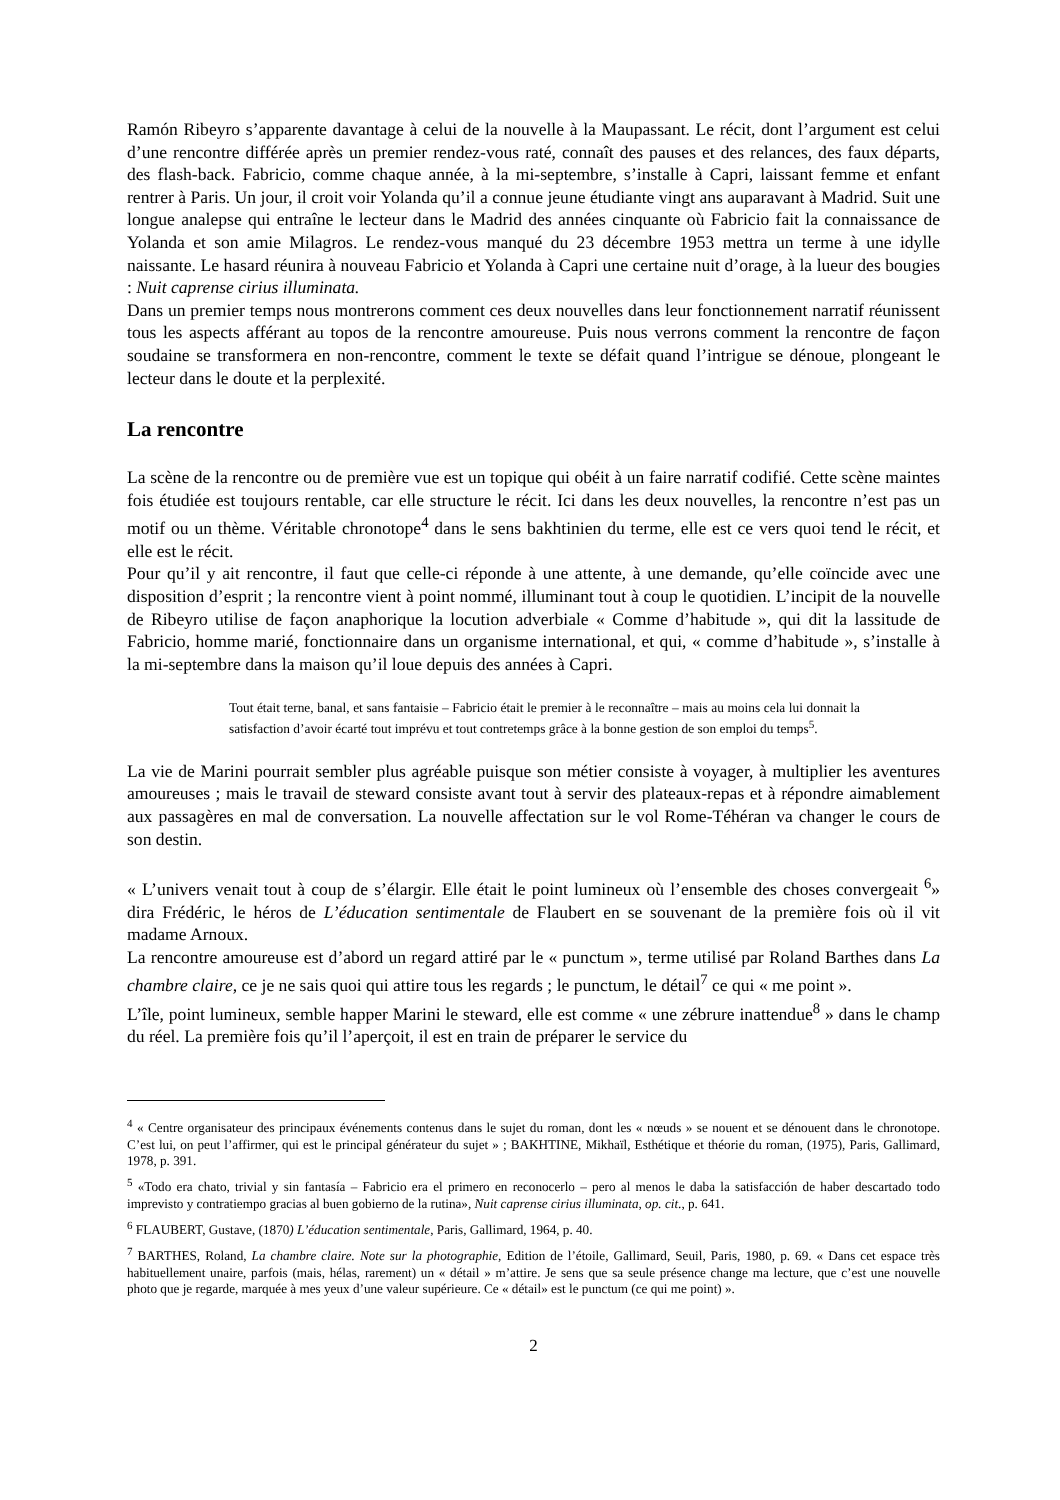Ramón Ribeyro s’apparente davantage à celui de la nouvelle à la Maupassant. Le récit, dont l’argument est celui d’une rencontre différée après un premier rendez-vous raté, connaît des pauses et des relances, des faux départs, des flash-back. Fabricio, comme chaque année, à la mi-septembre, s’installe à Capri, laissant femme et enfant rentrer à Paris. Un jour, il croit voir Yolanda qu’il a connue jeune étudiante vingt ans auparavant à Madrid. Suit une longue analepse qui entraîne le lecteur dans le Madrid des années cinquante où Fabricio fait la connaissance de Yolanda et son amie Milagros. Le rendez-vous manqué du 23 décembre 1953 mettra un terme à une idylle naissante. Le hasard réunira à nouveau Fabricio et Yolanda à Capri une certaine nuit d’orage, à la lueur des bougies : Nuit caprense cirius illuminata.
Dans un premier temps nous montrerons comment ces deux nouvelles dans leur fonctionnement narratif réunissent tous les aspects afférant au topos de la rencontre amoureuse. Puis nous verrons comment la rencontre de façon soudaine se transformera en non-rencontre, comment le texte se défait quand l’intrigue se dénoue, plongeant le lecteur dans le doute et la perplexité.
La rencontre
La scène de la rencontre ou de première vue est un topique qui obéit à un faire narratif codifié. Cette scène maintes fois étudiée est toujours rentable, car elle structure le récit. Ici dans les deux nouvelles, la rencontre n’est pas un motif ou un thème. Véritable chronotope<sup>4</sup> dans le sens bakhtinien du terme, elle est ce vers quoi tend le récit, et elle est le récit.
Pour qu’il y ait rencontre, il faut que celle-ci réponde à une attente, à une demande, qu’elle coïncide avec une disposition d’esprit ; la rencontre vient à point nommé, illuminant tout à coup le quotidien. L’incipit de la nouvelle de Ribeyro utilise de façon anaphorique la locution adverbiale « Comme d’habitude », qui dit la lassitude de Fabricio, homme marié, fonctionnaire dans un organisme international, et qui, « comme d’habitude », s’installe à la mi-septembre dans la maison qu’il loue depuis des années à Capri.
Tout était terne, banal, et sans fantaisie – Fabricio était le premier à le reconnaître – mais au moins cela lui donnait la satisfaction d’avoir écarté tout imprévu et tout contretemps grâce à la bonne gestion de son emploi du temps<sup>5</sup>.
La vie de Marini pourrait sembler plus agréable puisque son métier consiste à voyager, à multiplier les aventures amoureuses ; mais le travail de steward consiste avant tout à servir des plateaux-repas et à répondre aimablement aux passagères en mal de conversation. La nouvelle affectation sur le vol Rome-Téhéran va changer le cours de son destin.
« L’univers venait tout à coup de s’élargir. Elle était le point lumineux où l’ensemble des choses convergeait <sup>6</sup>» dira Frédéric, le héros de L’éducation sentimentale de Flaubert en se souvenant de la première fois où il vit madame Arnoux.
La rencontre amoureuse est d’abord un regard attiré par le « punctum », terme utilisé par Roland Barthes dans La chambre claire, ce je ne sais quoi qui attire tous les regards ; le punctum, le détail<sup>7</sup> ce qui « me point ».
L’île, point lumineux, semble happer Marini le steward, elle est comme « une zébrure inattendue<sup>8</sup> » dans le champ du réel. La première fois qu’il l’aperçoit, il est en train de préparer le service du
<sup>4</sup> « Centre organisateur des principaux événements contenus dans le sujet du roman, dont les « nœuds » se nouent et se dénouent dans le chronotope. C’est lui, on peut l’affirmer, qui est le principal générateur du sujet » ; BAKHTINE, Mikhaïl, Esthétique et théorie du roman, (1975), Paris, Gallimard, 1978, p. 391.
<sup>5</sup> «Todo era chato, trivial y sin fantasía – Fabricio era el primero en reconocerlo – pero al menos le daba la satisfacción de haber descartado todo imprevisto y contratiempo gracias al buen gobierno de la rutina», Nuit caprense cirius illuminata, op. cit., p. 641.
<sup>6</sup> FLAUBERT, Gustave, (1870) L’éducation sentimentale, Paris, Gallimard, 1964, p. 40.
<sup>7</sup> BARTHES, Roland, La chambre claire. Note sur la photographie, Edition de l’étoile, Gallimard, Seuil, Paris, 1980, p. 69. « Dans cet espace très habituellement unaire, parfois (mais, hélas, rarement) un « détail » m’attire. Je sens que sa seule présence change ma lecture, que c’est une nouvelle photo que je regarde, marquée à mes yeux d’une valeur supérieure. Ce « détail» est le punctum (ce qui me point) ».
2